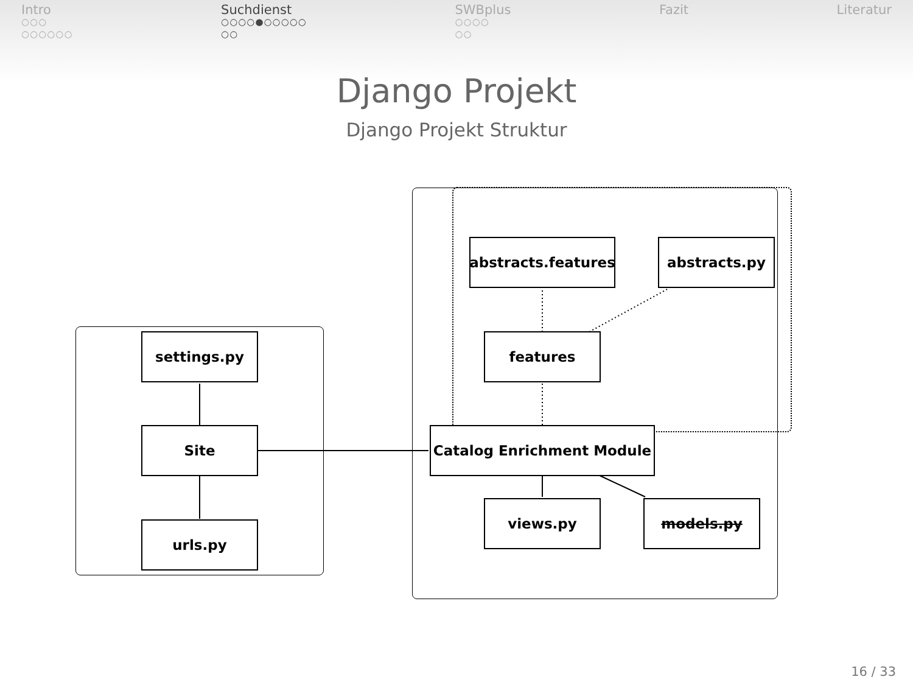Intro
○○○
○○○○○○
Suchdienst
○○○○●○○○○○
○○
SWBplus
○○○○
○○
Fazit Literatur
Django Projekt
Django Projekt Struktur
settings.py
Site
urls.py
abstracts.features
abstracts.py
features
Catalog Enrichment Module
views.py models.py
16 / 33